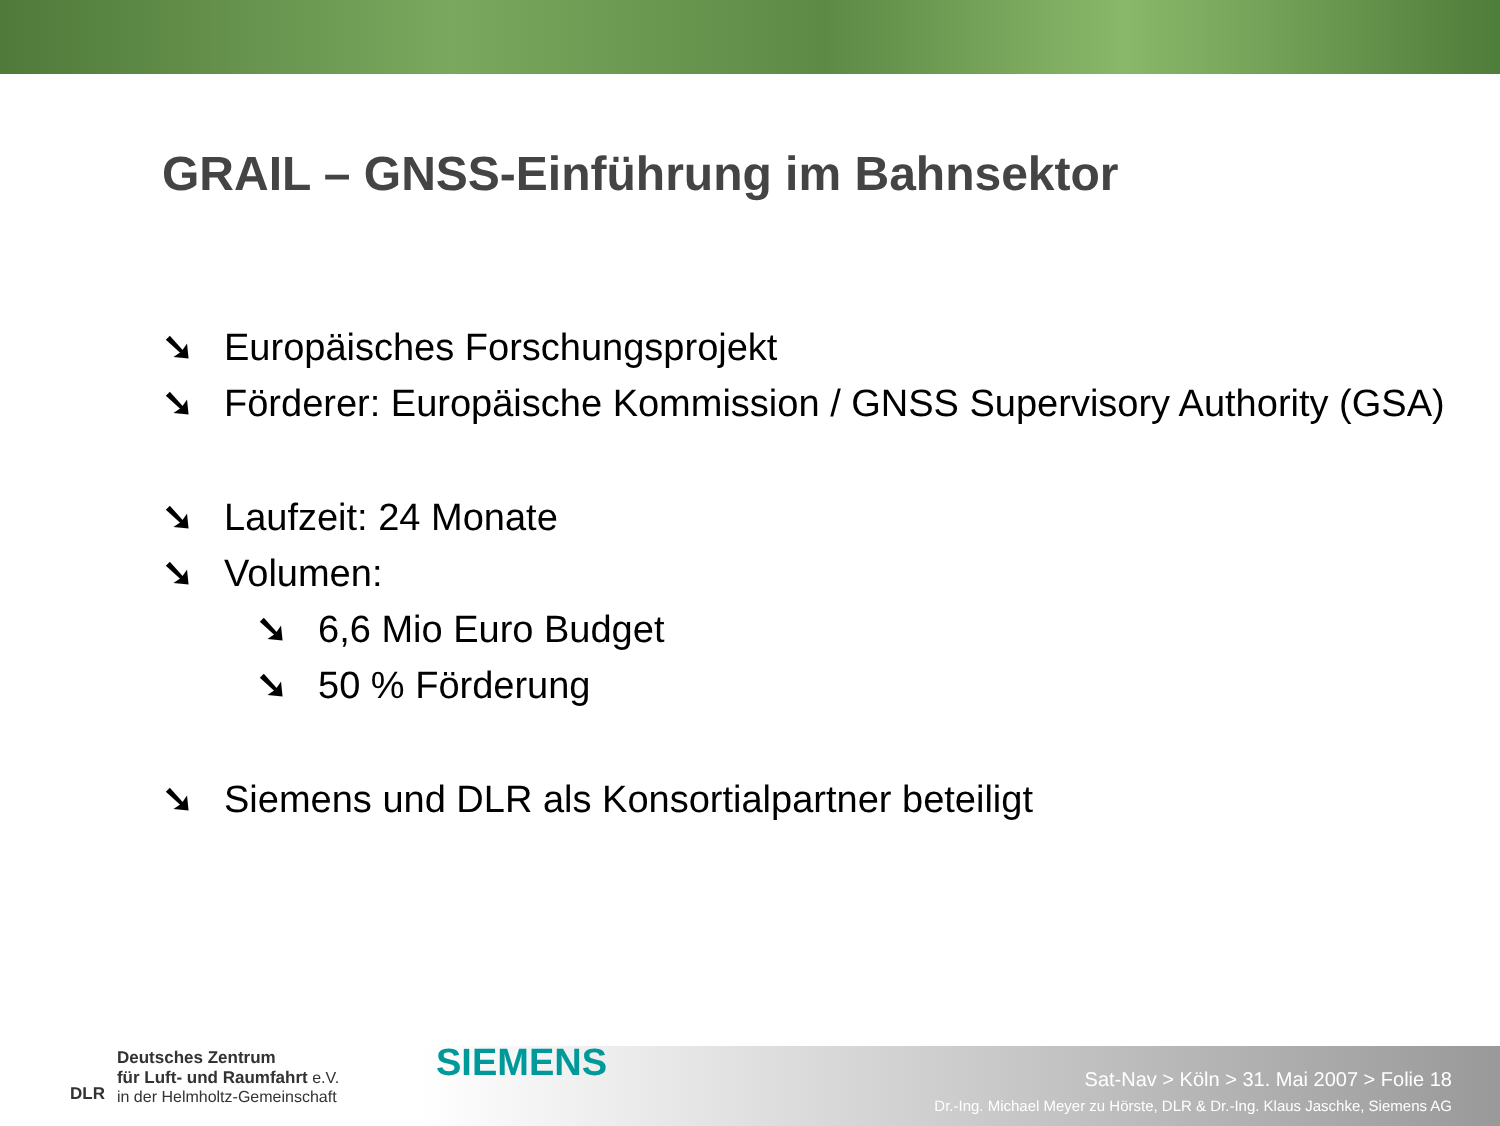GRAIL – GNSS-Einführung im Bahnsektor
➘ Europäisches Forschungsprojekt
➘ Förderer: Europäische Kommission / GNSS Supervisory Authority (GSA)
➘ Laufzeit: 24 Monate
➘ Volumen:
➘ 6,6 Mio Euro Budget
➘ 50 % Förderung
➘ Siemens und DLR als Konsortialpartner beteiligt
DLR
Deutsches Zentrum
für Luft- und Raumfahrt e.V.
in der Helmholtz-Gemeinschaft
SIEMENS
Sat-Nav > Köln > 31. Mai 2007 > Folie 18
Dr.-Ing. Michael Meyer zu Hörste, DLR & Dr.-Ing. Klaus Jaschke, Siemens AG